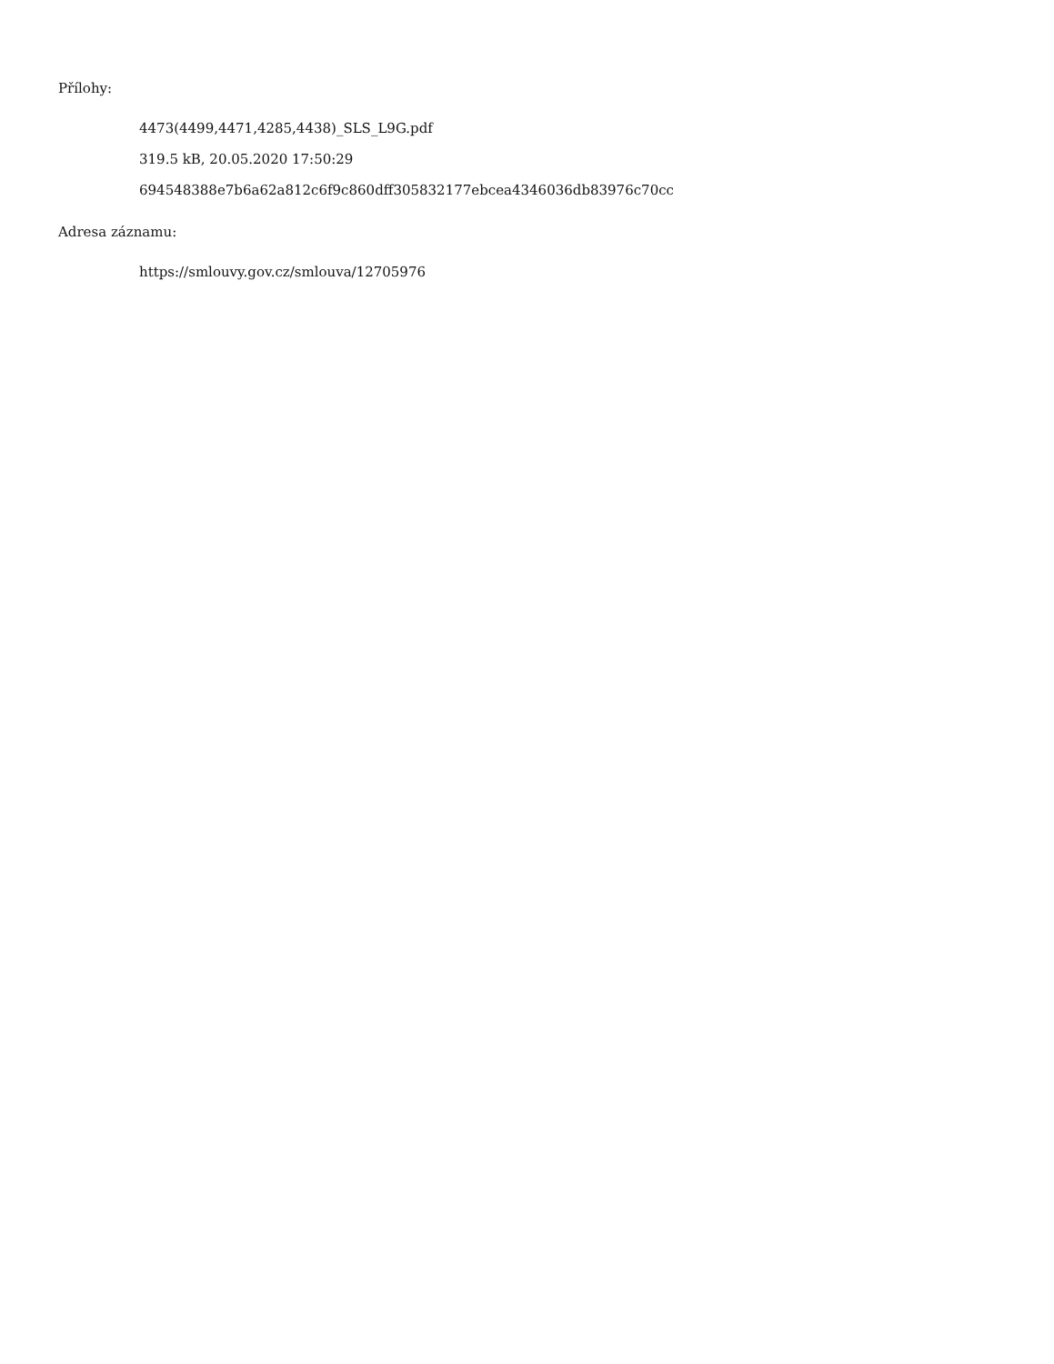Přílohy:
4473(4499,4471,4285,4438)_SLS_L9G.pdf
319.5 kB, 20.05.2020 17:50:29
694548388e7b6a62a812c6f9c860dff305832177ebcea4346036db83976c70cc
Adresa záznamu:
https://smlouvy.gov.cz/smlouva/12705976